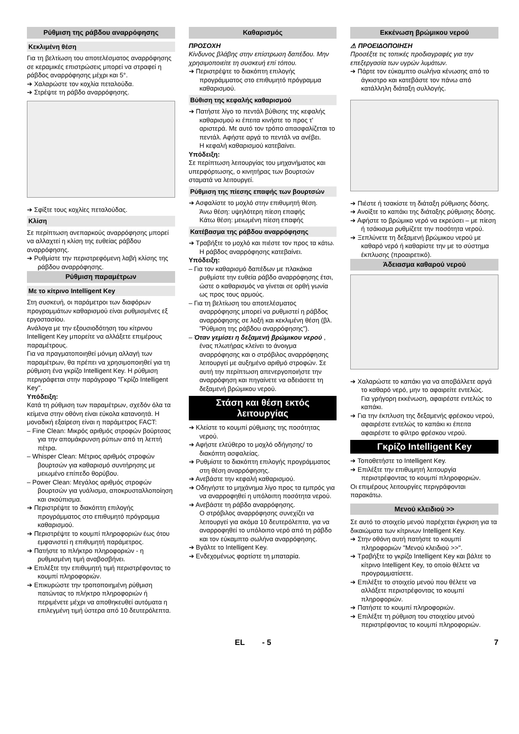Ρύθμιση της ράβδου αναρρόφησης
Κεκλιμένη θέση
Για τη βελτίωση του αποτελέσματος αναρρόφησης σε κεραμικές επιστρώσεις μπορεί να στραφεί η ράβδος αναρρόφησης μέχρι και 5°.
➔ Χαλαρώστε τον κοχλία πεταλούδα.
➔ Στρέψτε τη ράβδο αναρρόφησης.
➔ Σφίξτε τους κοχλίες πεταλούδας.
Κλίση
Σε περίπτωση ανεπαρκούς αναρρόφησης μπορεί να αλλαχτεί η κλίση της ευθείας ράβδου αναρρόφησης.
➔ Ρυθμίστε την περιστρεφόμενη λαβή κλίσης της ράβδου αναρρόφησης.
Ρύθμιση παραμέτρων
Με το κίτρινο Intelligent Key
Στη συσκευή, οι παράμετροι των διαφόρων προγραμμάτων καθαρισμού είναι ρυθμισμένες εξ εργοστασίου.
Ανάλογα με την εξουσιοδότηση του κίτρινου Intelligent Key μπορείτε να αλλάξετε επιμέρους παραμέτρους.
Για να πραγματοποιηθεί μόνιμη αλλαγή των παραμέτρων, θα πρέπει να χρησιμοποιηθεί για τη ρύθμιση ένα γκρίζο Intelligent Key. Η ρύθμιση περιγράφεται στην παράγραφο "Γκρίζο Intelligent Key".
Υπόδειξη:
Κατά τη ρύθμιση των παραμέτρων, σχεδόν όλα τα κείμενα στην οθόνη είναι εύκολα κατανοητά. Η μοναδική εξαίρεση είναι η παράμετρος FACT:
– Fine Clean: Μικρός αριθμός στροφών βούρτσας για την απομάκρυνση ρύπων από τη λεπτή πέτρα.
– Whisper Clean: Μέτριος αριθμός στροφών βουρτσών για καθαρισμό συντήρησης με μειωμένο επίπεδο θορύβου.
– Power Clean: Μεγάλος αριθμός στροφών βουρτσών για γυάλισμα, αποκρυσταλλοποίηση και σκούπισμα.
➔ Περιστρέψτε το διακόπτη επιλογής προγράμματος στο επιθυμητό πρόγραμμα καθαρισμού.
➔ Περιστρέψτε το κουμπί πληροφοριών έως ότου εμφανιστεί η επιθυμητή παράμετρος.
➔ Πατήστε το πλήκτρο πληροφοριών - η ρυθμισμένη τιμή αναβοσβήνει.
➔ Επιλέξτε την επιθυμητή τιμή περιστρέφοντας το κουμπί πληροφοριών.
➔ Επικυρώστε την τροποποιημένη ρύθμιση πατώντας το πλήκτρο πληροφοριών ή περιμένετε μέχρι να αποθηκευθεί αυτόματα η επιλεγμένη τιμή ύστερα από 10 δευτερόλεπτα.
Καθαρισμός
ΠΡΟΣΟΧΗ
Κίνδυνος βλάβης στην επίστρωση δαπέδου. Μην χρησιμοποιείτε τη συσκευή επί τόπου.
➔ Περιστρέψτε το διακόπτη επιλογής προγράμματος στο επιθυμητό πρόγραμμα καθαρισμού.
Βύθιση της κεφαλής καθαρισμού
➔ Πατήστε λίγο το πεντάλ βύθισης της κεφαλής καθαρισμού κι έπειτα κινήστε το προς τ' αριστερά. Με αυτό τον τρόπο απασφαλίζεται το πεντάλ. Αφήστε αργά το πεντάλ να ανέβει.
Η κεφαλή καθαρισμού κατεβαίνει.
Υπόδειξη:
Σε περίπτωση λειτουργίας του μηχανήματος και υπερφόρτωσης, ο κινητήρας των βουρτσών σταματά να λειτουργεί.
Ρύθμιση της πίεσης επαφής των βουρτσών
➔ Ασφαλίστε το μοχλό στην επιθυμητή θέση.
Άνω θέση: υψηλότερη πίεση επαφής
Κάτω θέση: μειωμένη πίεση επαφής
Κατέβασμα της ράβδου αναρρόφησης
➔ Τραβήξτε το μοχλό και πιέστε τον προς τα κάτω. Η ράβδος αναρρόφησης κατεβαίνει.
Υπόδειξη:
– Για τον καθαρισμό δαπέδων με πλακάκια ρυθμίστε την ευθεία ράβδο αναρρόφησης έτσι, ώστε ο καθαρισμός να γίνεται σε ορθή γωνία ως προς τους αρμούς.
– Για τη βελτίωση του αποτελέσματος αναρρόφησης μπορεί να ρυθμιστεί η ράβδος αναρρόφησης σε λοξή και κεκλιμένη θέση (βλ. ”Ρύθμιση της ράβδου αναρρόφησης”).
– Όταν γεμίσει η δεξαμενή βρώμικου νερού , ένας πλωτήρας κλείνει το άνοιγμα αναρρόφησης και ο στρόβιλος αναρρόφησης λειτουργεί με αυξημένο αριθμό στροφών. Σε αυτή την περίπτωση απενεργοποιήστε την αναρρόφηση και πηγαίνετε να αδειάσετε τη δεξαμενή βρώμικου νερού.
Στάση και θέση εκτός λειτουργίας
➔ Κλείστε το κουμπί ρύθμισης της ποσότητας νερού.
➔ Αφήστε ελεύθερο το μοχλό οδήγησης/ το διακόπτη ασφαλείας.
➔ Ρυθμίστε το διακόπτη επιλογής προγράμματος στη θέση αναρρόφησης.
➔ Ανεβάστε την κεφαλή καθαρισμού.
➔ Οδηγήστε το μηχάνημα λίγο προς τα εμπρός για να αναρροφηθεί η υπόλοιπη ποσότητα νερού.
➔ Ανεβάστε τη ράβδο αναρρόφησης.
Ο στρόβιλος αναρρόφησης συνεχίζει να λειτουργεί για ακόμα 10 δευτερόλεπτα, για να αναρροφηθεί το υπόλοιπο νερό από τη ράβδο και τον εύκαμπτο σωλήνα αναρρόφησης.
➔ Βγάλτε το Intelligent Key.
➔ Ενδεχομένως φορτίστε τη μπαταρία.
Εκκένωση βρώμικου νερού
⚠ ΠΡΟΕΙΔΟΠΟΙΗΣΗ
Προσέξτε τις τοπικές προδιαγραφές για την επεξεργασία των υγρών λυμάτων.
➔ Πάρτε τον εύκαμπτο σωλήνα κένωσης από το άγκιστρο και κατεβάστε τον πάνω από κατάλληλη διάταξη συλλογής.
➔ Πιέστε ή τσακίστε τη διάταξη ρύθμισης δόσης.
➔ Ανοίξτε το καπάκι της διάταξης ρύθμισης δόσης.
➔ Αφήστε το βρώμικο νερό να εκρεύσει – με πίεση ή τσάκισμα ρυθμίζετε την ποσότητα νερού.
➔ Ξεπλύνετε τη δεξαμενή βρώμικου νερού με καθαρό νερό ή καθαρίστε την με το σύστημα έκπλυσης (προαιρετικό).
Άδειασμα καθαρού νερού
➔ Χαλαρώστε το καπάκι για να αποβάλλετε αργά το καθαρό νερό, μην το αφαιρείτε εντελώς.
Για γρήγορη εκκένωση, αφαιρέστε εντελώς το καπάκι.
➔ Για την έκπλυση της δεξαμενής φρέσκου νερού, αφαιρέστε εντελώς το καπάκι κι έπειτα αφαιρέστε το φίλτρο φρέσκου νερού.
Γκρίζο Intelligent Key
➔ Τοποθετήστε το Intelligent Key.
➔ Επιλέξτε την επιθυμητή λειτουργία περιστρέφοντας το κουμπί πληροφοριών.
Οι επιμέρους λειτουργίες περιγράφονται παρακάτω.
Μενού κλειδιού >>
Σε αυτό το στοιχείο μενού παρέχεται έγκριση για τα δικαιώματα των κίτρινων Intelligent Key.
➔ Στην οθόνη αυτή πατήστε το κουμπί πληροφοριών "Μενού κλειδιού >>".
➔ Τραβήξτε το γκρίζο Intelligent Key και βάλτε το κίτρινο Intelligent Key, το οποίο θέλετε να προγραμματίσετε.
➔ Επιλέξτε το στοιχείο μενού που θέλετε να αλλάξετε περιστρέφοντας το κουμπί πληροφοριών.
➔ Πατήστε το κουμπί πληροφοριών.
➔ Επιλέξτε τη ρύθμιση του στοιχείου μενού περιστρέφοντας το κουμπί πληροφοριών.
EL - 5 7